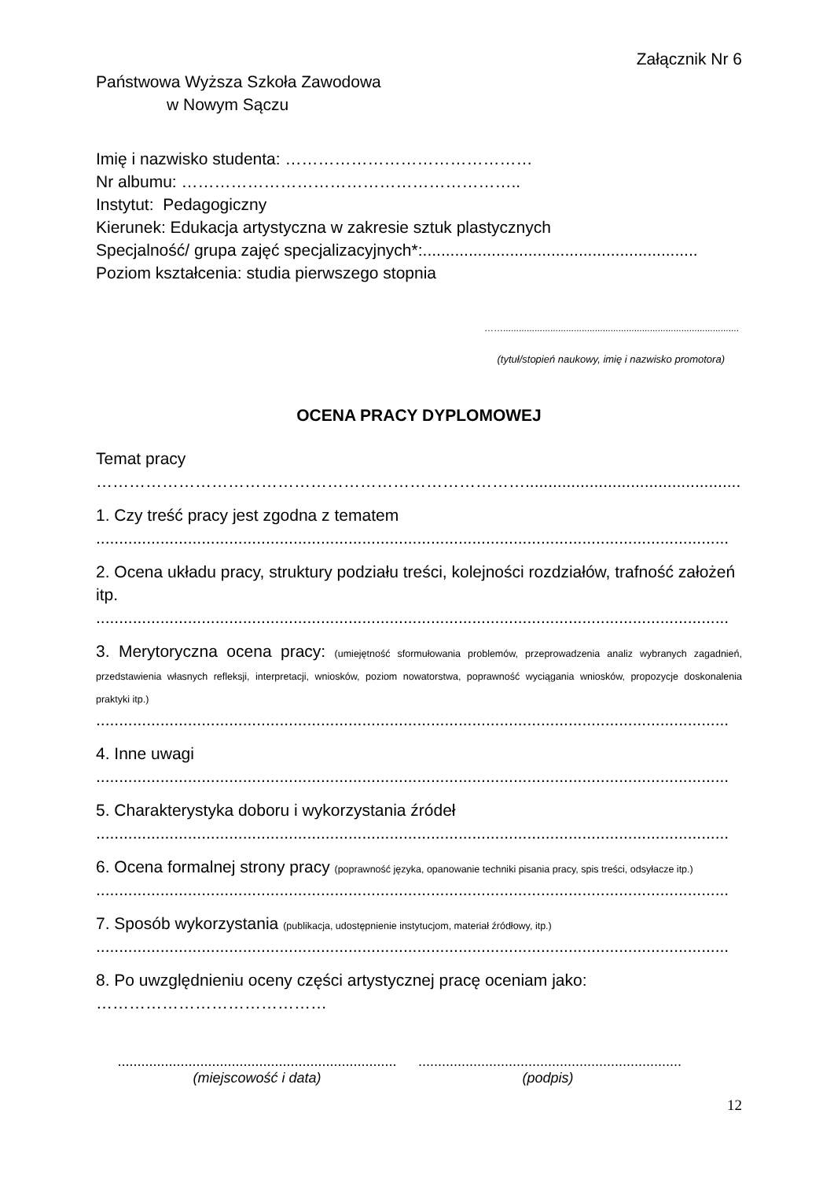Załącznik Nr 6
Państwowa Wyższa Szkoła Zawodowa
w Nowym Sączu
Imię i nazwisko studenta: ………………………………………
Nr albumu: ……………………………………………………..
Instytut: Pedagogiczny
Kierunek: Edukacja artystyczna w zakresie sztuk plastycznych
Specjalność/ grupa zajęć specjalizacyjnych*:............................................................
Poziom kształcenia: studia pierwszego stopnia
……..........................................................................................
(tytuł/stopień naukowy, imię i nazwisko promotora)
OCENA PRACY DYPLOMOWEJ
Temat pracy
…………………………………………………………………….........................................................
1. Czy treść pracy jest zgodna z tematem
..........................................................................................................................................
2. Ocena układu pracy, struktury podziału treści, kolejności rozdziałów, trafność założeń itp.
..........................................................................................................................................
3. Merytoryczna ocena pracy: (umiejętność sformułowania problemów, przeprowadzenia analiz wybranych zagadnień, przedstawienia własnych refleksji, interpretacji, wniosków, poziom nowatorstwa, poprawność wyciągania wniosków, propozycje doskonalenia praktyki itp.)
..........................................................................................................................................
4. Inne uwagi
..........................................................................................................................................
5. Charakterystyka doboru i wykorzystania źródeł
..........................................................................................................................................
6. Ocena formalnej strony pracy (poprawność języka, opanowanie techniki pisania pracy, spis treści, odsyłacze itp.)
..........................................................................................................................................
7. Sposób wykorzystania (publikacja, udostępnienie instytucjom, materiał źródłowy, itp.)
..........................................................................................................................................
8. Po uwzględnieniu oceny części artystycznej pracę oceniam jako:
……………………………………
.......................................................................
(miejscowość i data)
...................................................................
(podpis)
12